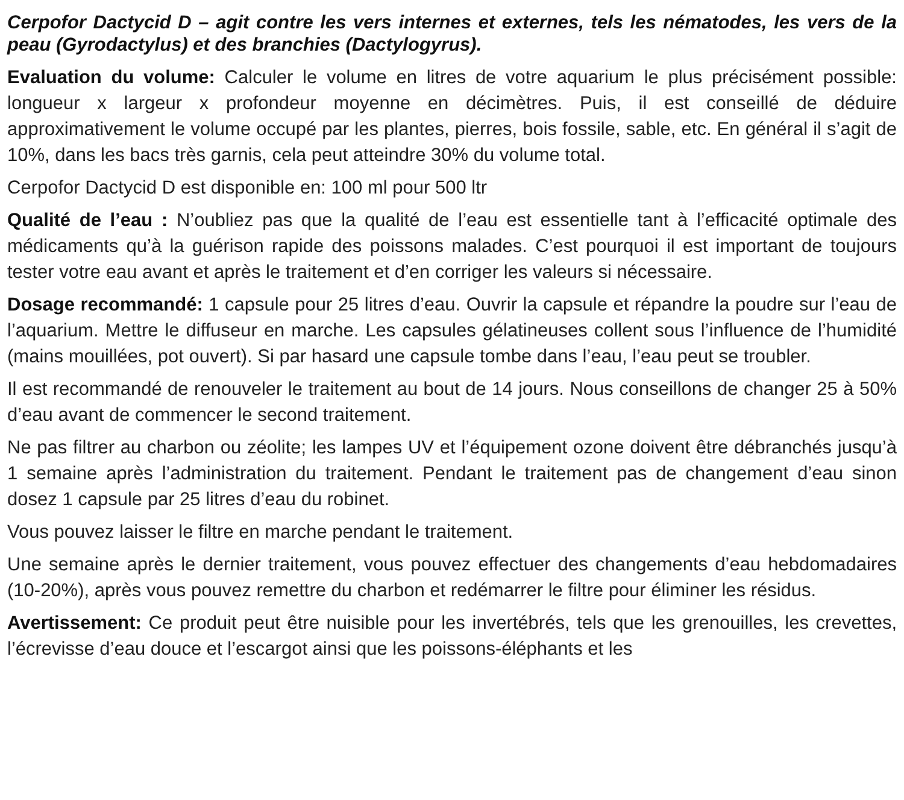Cerpofor Dactycid D – agit contre les vers internes et externes, tels les nématodes, les vers de la peau (Gyrodactylus) et des branchies (Dactylogyrus).
Evaluation du volume: Calculer le volume en litres de votre aquarium le plus précisément possible: longueur x largeur x profondeur moyenne en décimètres. Puis, il est conseillé de déduire approximativement le volume occupé par les plantes, pierres, bois fossile, sable, etc. En général il s’agit de 10%, dans les bacs très garnis, cela peut atteindre 30% du volume total.
Cerpofor Dactycid D est disponible en: 100 ml pour 500 ltr
Qualité de l’eau : N’oubliez pas que la qualité de l’eau est essentielle tant à l’efficacité optimale des médicaments qu’à la guérison rapide des poissons malades. C’est pourquoi il est important de toujours tester votre eau avant et après le traitement et d’en corriger les valeurs si nécessaire.
Dosage recommandé: 1 capsule pour 25 litres d’eau. Ouvrir la capsule et répandre la poudre sur l’eau de l’aquarium. Mettre le diffuseur en marche. Les capsules gélatineuses collent sous l’influence de l’humidité (mains mouillées, pot ouvert). Si par hasard une capsule tombe dans l’eau, l’eau peut se troubler.
Il est recommandé de renouveler le traitement au bout de 14 jours. Nous conseillons de changer 25 à 50% d’eau avant de commencer le second traitement.
Ne pas filtrer au charbon ou zéolite; les lampes UV et l’équipement ozone doivent être débranchés jusqu’à 1 semaine après l’administration du traitement. Pendant le traitement pas de changement d’eau sinon dosez 1 capsule par 25 litres d’eau du robinet.
Vous pouvez laisser le filtre en marche pendant le traitement.
Une semaine après le dernier traitement, vous pouvez effectuer des changements d’eau hebdomadaires (10-20%), après vous pouvez remettre du charbon et redémarrer le filtre pour éliminer les résidus.
Avertissement: Ce produit peut être nuisible pour les invertébrés, tels que les grenouilles, les crevettes, l’écrevisse d’eau douce et l’escargot ainsi que les poissons-éléphants et les